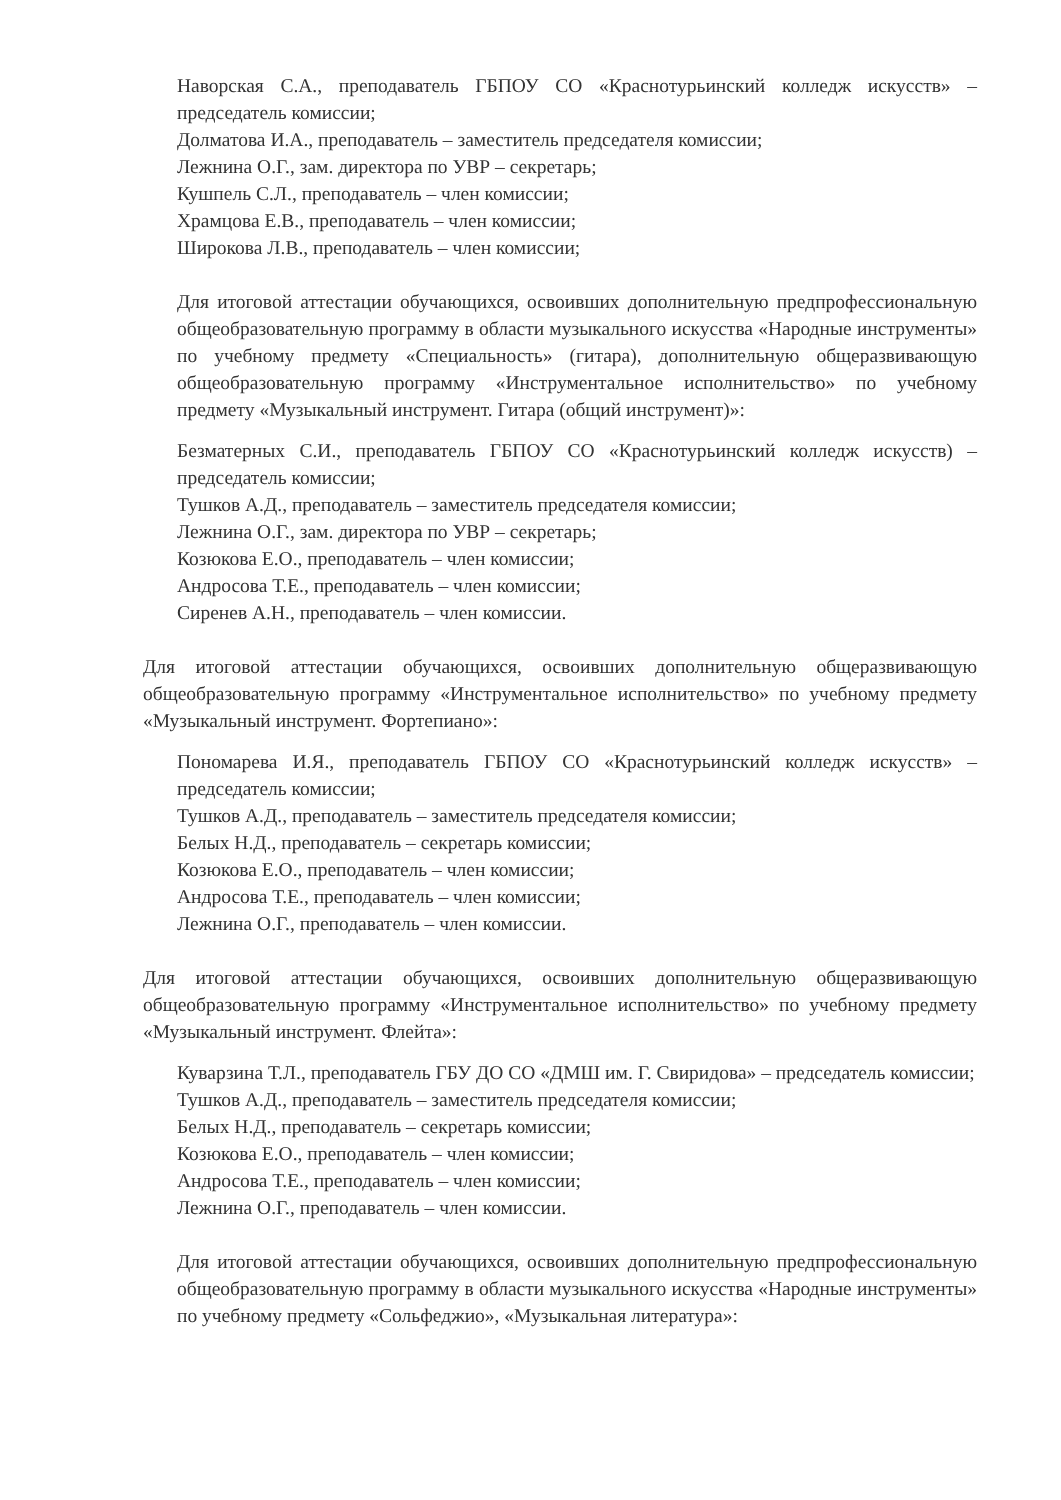Наворская С.А., преподаватель ГБПОУ СО «Краснотурьинский колледж искусств» – председатель комиссии;
Долматова И.А., преподаватель – заместитель председателя комиссии;
Лежнина О.Г., зам. директора по УВР – секретарь;
Кушпель С.Л., преподаватель – член комиссии;
Храмцова Е.В., преподаватель – член комиссии;
Широкова Л.В., преподаватель – член комиссии;
Для итоговой аттестации обучающихся, освоивших дополнительную предпрофессиональную общеобразовательную программу в области музыкального искусства «Народные инструменты» по учебному предмету «Специальность» (гитара), дополнительную общеразвивающую общеобразовательную программу «Инструментальное исполнительство» по учебному предмету «Музыкальный инструмент. Гитара (общий инструмент)»:
Безматерных С.И., преподаватель ГБПОУ СО «Краснотурьинский колледж искусств) – председатель комиссии;
Тушков А.Д., преподаватель – заместитель председателя комиссии;
Лежнина О.Г., зам. директора по УВР – секретарь;
Козюкова Е.О., преподаватель – член комиссии;
Андросова Т.Е., преподаватель – член комиссии;
Сиренев А.Н., преподаватель – член комиссии.
Для итоговой аттестации обучающихся, освоивших дополнительную общеразвивающую общеобразовательную программу «Инструментальное исполнительство» по учебному предмету «Музыкальный инструмент. Фортепиано»:
Пономарева И.Я., преподаватель ГБПОУ СО «Краснотурьинский колледж искусств» – председатель комиссии;
Тушков А.Д., преподаватель – заместитель председателя комиссии;
Белых Н.Д., преподаватель – секретарь комиссии;
Козюкова Е.О., преподаватель – член комиссии;
Андросова Т.Е., преподаватель – член комиссии;
Лежнина О.Г., преподаватель – член комиссии.
Для итоговой аттестации обучающихся, освоивших дополнительную общеразвивающую общеобразовательную программу «Инструментальное исполнительство» по учебному предмету «Музыкальный инструмент. Флейта»:
Куварзина Т.Л., преподаватель ГБУ ДО СО «ДМШ им. Г. Свиридова» – председатель комиссии;
Тушков А.Д., преподаватель – заместитель председателя комиссии;
Белых Н.Д., преподаватель – секретарь комиссии;
Козюкова Е.О., преподаватель – член комиссии;
Андросова Т.Е., преподаватель – член комиссии;
Лежнина О.Г., преподаватель – член комиссии.
Для итоговой аттестации обучающихся, освоивших дополнительную предпрофессиональную общеобразовательную программу в области музыкального искусства «Народные инструменты» по учебному предмету «Сольфеджио», «Музыкальная литература»: